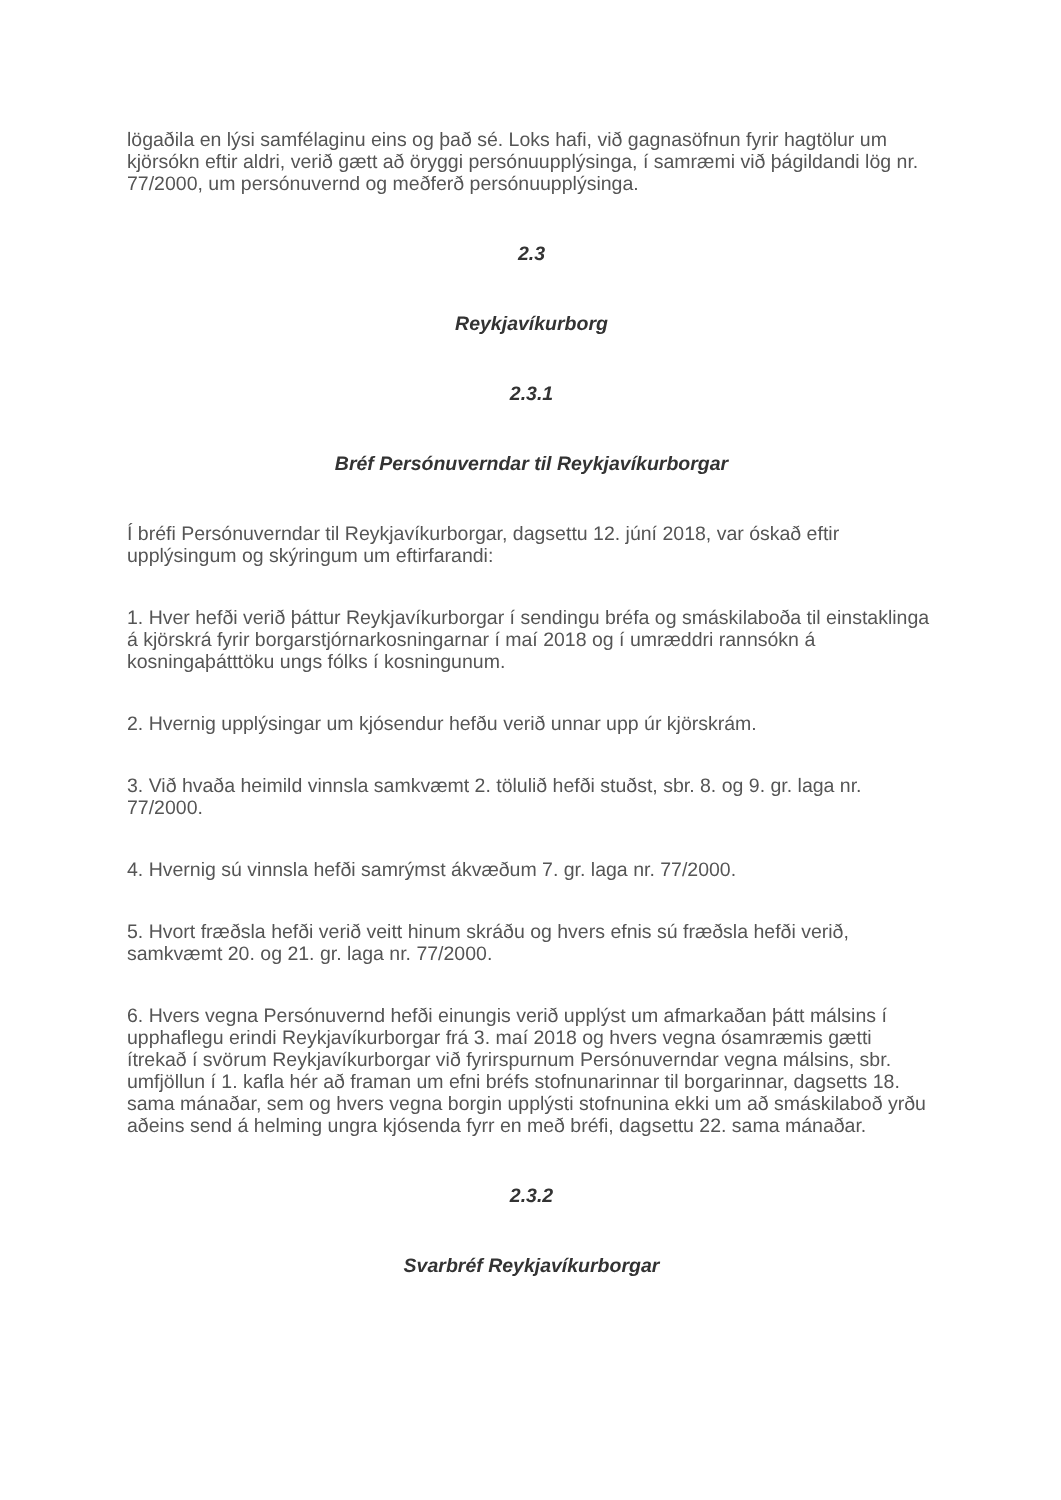lögaðila en lýsi samfélaginu eins og það sé. Loks hafi, við gagnasöfnun fyrir hagtölur um kjörsókn eftir aldri, verið gætt að öryggi persónuupplýsinga, í samræmi við þágildandi lög nr. 77/2000, um persónuvernd og meðferð persónuupplýsinga.
2.3
Reykjavíkurborg
2.3.1
Bréf Persónuverndar til Reykjavíkurborgar
Í bréfi Persónuverndar til Reykjavíkurborgar, dagsettu 12. júní 2018, var óskað eftir upplýsingum og skýringum um eftirfarandi:
1. Hver hefði verið þáttur Reykjavíkurborgar í sendingu bréfa og smáskilaboða til einstaklinga á kjörskrá fyrir borgarstjórnarkosningarnar í maí 2018 og í umræddri rannsókn á kosningaþátttöku ungs fólks í kosningunum.
2. Hvernig upplýsingar um kjósendur hefðu verið unnar upp úr kjörskrám.
3. Við hvaða heimild vinnsla samkvæmt 2. tölulið hefði stuðst, sbr. 8. og 9. gr. laga nr. 77/2000.
4. Hvernig sú vinnsla hefði samrýmst ákvæðum 7. gr. laga nr. 77/2000.
5. Hvort fræðsla hefði verið veitt hinum skráðu og hvers efnis sú fræðsla hefði verið, samkvæmt 20. og 21. gr. laga nr. 77/2000.
6. Hvers vegna Persónuvernd hefði einungis verið upplýst um afmarkaðan þátt málsins í upphaflegu erindi Reykjavíkurborgar frá 3. maí 2018 og hvers vegna ósamræmis gætti ítrekað í svörum Reykjavíkurborgar við fyrirspurnum Persónuverndar vegna málsins, sbr. umfjöllun í 1. kafla hér að framan um efni bréfs stofnunarinnar til borgarinnar, dagsetts 18. sama mánaðar, sem og hvers vegna borgin upplýsti stofnunina ekki um að smáskilaboð yrðu aðeins send á helming ungra kjósenda fyrr en með bréfi, dagsettu 22. sama mánaðar.
2.3.2
Svarbréf Reykjavíkurborgar